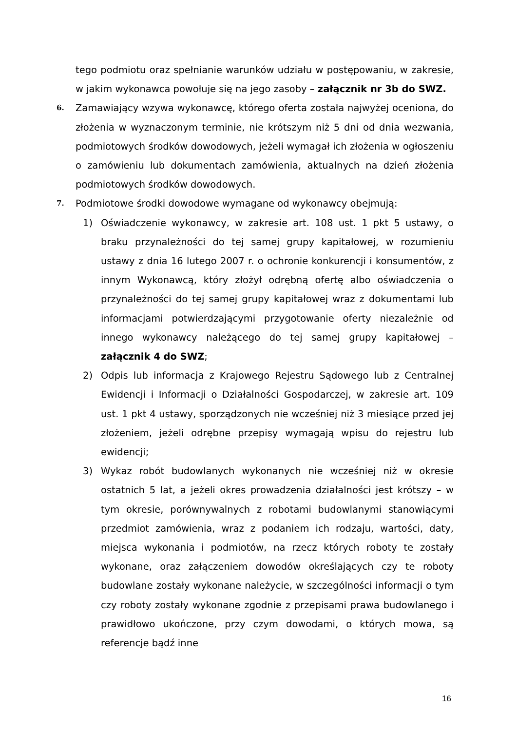tego podmiotu oraz spełnianie warunków udziału w postępowaniu, w zakresie, w jakim wykonawca powołuje się na jego zasoby – załącznik nr 3b do SWZ.
6.
Zamawiający wzywa wykonawcę, którego oferta została najwyżej oceniona, do złożenia w wyznaczonym terminie, nie krótszym niż 5 dni od dnia wezwania, podmiotowych środków dowodowych, jeżeli wymagał ich złożenia w ogłoszeniu o zamówieniu lub dokumentach zamówienia, aktualnych na dzień złożenia podmiotowych środków dowodowych.
7.
Podmiotowe środki dowodowe wymagane od wykonawcy obejmują:
1) Oświadczenie wykonawcy, w zakresie art. 108 ust. 1 pkt 5 ustawy, o braku przynależności do tej samej grupy kapitałowej, w rozumieniu ustawy z dnia 16 lutego 2007 r. o ochronie konkurencji i konsumentów, z innym Wykonawcą, który złożył odrębną ofertę albo oświadczenia o przynależności do tej samej grupy kapitałowej wraz z dokumentami lub informacjami potwierdzającymi przygotowanie oferty niezależnie od innego wykonawcy należącego do tej samej grupy kapitałowej – załącznik 4 do SWZ;
2) Odpis lub informacja z Krajowego Rejestru Sądowego lub z Centralnej Ewidencji i Informacji o Działalności Gospodarczej, w zakresie art. 109 ust. 1 pkt 4 ustawy, sporządzonych nie wcześniej niż 3 miesiące przed jej złożeniem, jeżeli odrębne przepisy wymagają wpisu do rejestru lub ewidencji;
3) Wykaz robót budowlanych wykonanych nie wcześniej niż w okresie ostatnich 5 lat, a jeżeli okres prowadzenia działalności jest krótszy – w tym okresie, porównywalnych z robotami budowlanymi stanowiącymi przedmiot zamówienia, wraz z podaniem ich rodzaju, wartości, daty, miejsca wykonania i podmiotów, na rzecz których roboty te zostały wykonane, oraz załączeniem dowodów określających czy te roboty budowlane zostały wykonane należycie, w szczególności informacji o tym czy roboty zostały wykonane zgodnie z przepisami prawa budowlanego i prawidłowo ukończone, przy czym dowodami, o których mowa, są referencje bądź inne
16